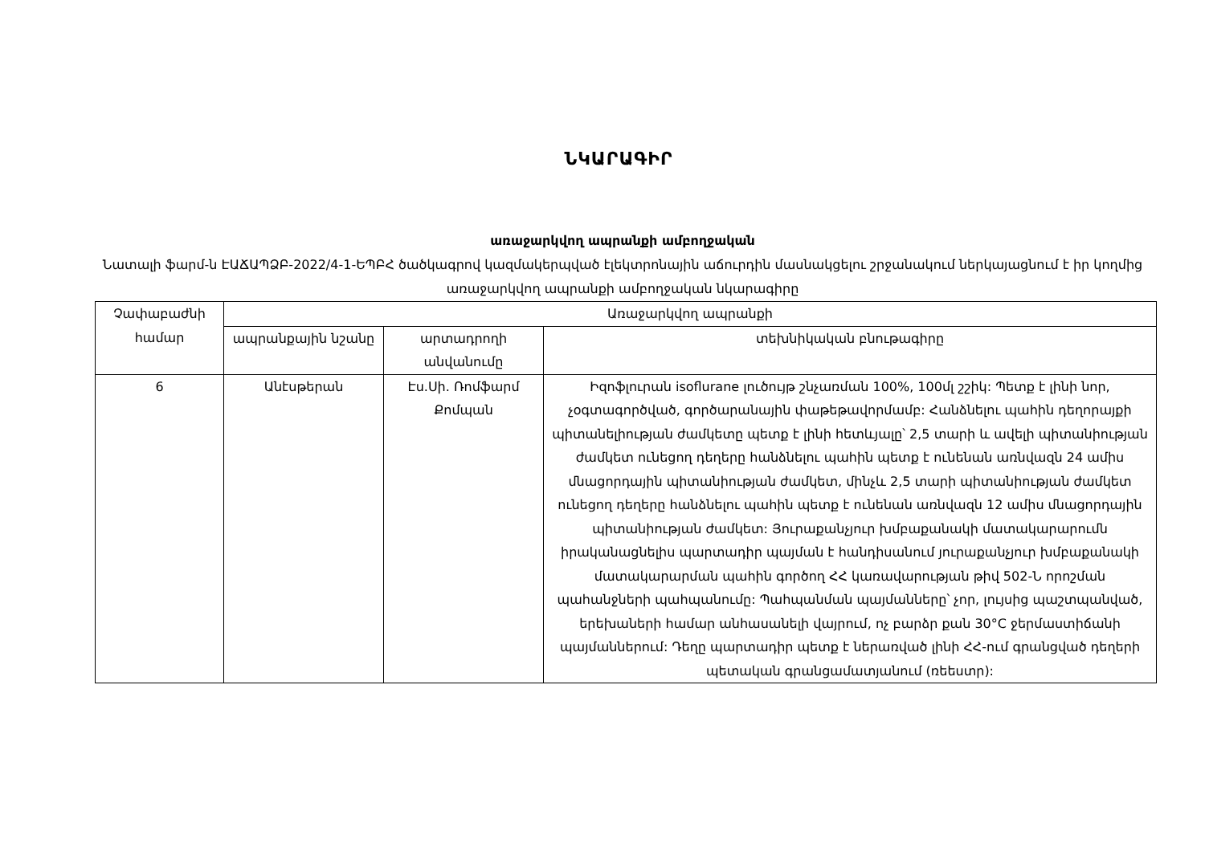ՆԿԱՐԱԳԻՐ
առաջարկվող ապրանքի ամբողջական
Նատալի ֆարմ-ն ԷԱՃԱՊՁԲ-2022/4-1-ԵՊԲՀ ծածկագրով կազմակերպված էլեկտրոնային աճուրդին մասնակցելու շրջանակում ներկայացնում է իր կողմից առաջարկվող ապրանքի ամբողջական նկարագիրը
| Չափաբաժնի համար | Առաջարկվող ապրանքի | | |
| --- | --- | --- | --- |
| | ապրանքային նշանը | արտադրողի անվանումը | տեխնիկական բնութագիրը |
| 6 | Անէսթերան | Էս.Սի. Ռոմֆարմ Քոմպան | Իզոֆլուրան isoflurane լուծույթ շնչառման 100%, 100մլ շշիկ: Պետք է լինի նոր, չօգտագործված, գործարանային փաթեթավորմամբ: Հանձնելու պահին դեղորայքի պիտանելիության ժամկետը պետք է լինի հետևյալը՝ 2,5 տարի և ավելի պիտանիության ժամկետ ունեցող դեղերը հանձնելու պահին պետք է ունենան առնվազն 24 ամիս մնացորդային պիտանիության ժամկետ, մինչև 2,5 տարի պիտանիության ժամկետ ունեցող դեղերը հանձնելու պահին պետք է ունենան առնվազն 12 ամիս մնացորդային պիտանիության ժամկետ: Յուրաքանչյուր խմբաքանակի մատակարարումն իրականացնելիս պարտադիր պայման է հանդիսանում յուրաքանչյուր խմբաքանակի մատակարարման պահին գործող ՀՀ կառավարության թիվ 502-Ն որոշման պահանջների պահպանումը: Պահպանման պայմանները՝ չոր, լույսից պաշտպանված, երեխաների համար անհասանելի վայրում, ոչ բարձր քան 30°C ջերմաստիճանի պայմաններում: Դեղը պարտադիր պետք է ներառված լինի ՀՀ-ում գրանցված դեղերի պետական գրանցամատյանում (ռեեստր): |